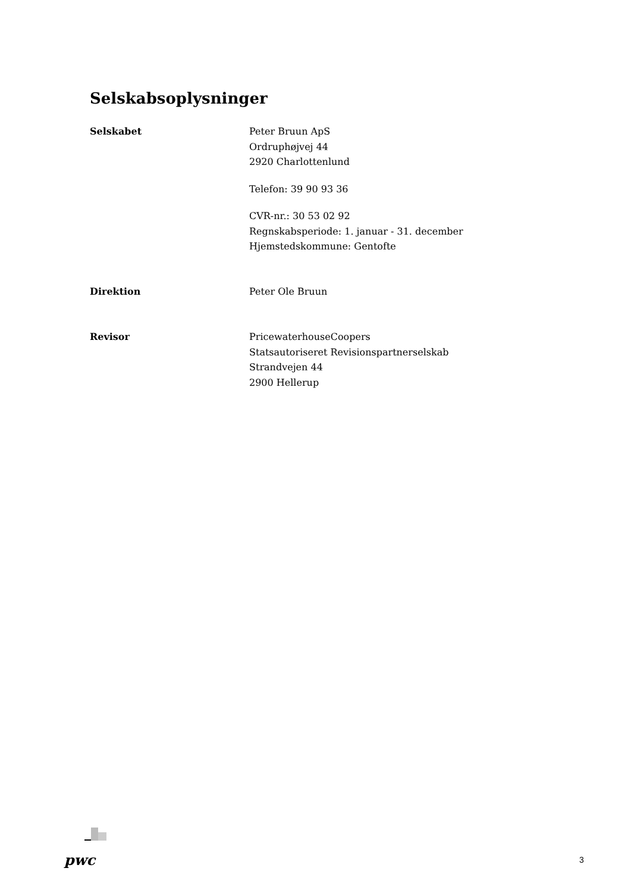Selskabsoplysninger
Selskabet Peter Bruun ApS
Ordruphøjvej 44
2920 Charlottenlund
Telefon: 39 90 93 36
CVR-nr.: 30 53 02 92
Regnskabsperiode: 1. januar - 31. december
Hjemstedskommune: Gentofte
Direktion Peter Ole Bruun
Revisor PricewaterhouseCoopers
Statsautoriseret Revisionspartnerselskab
Strandvejen 44
2900 Hellerup
pwc 3